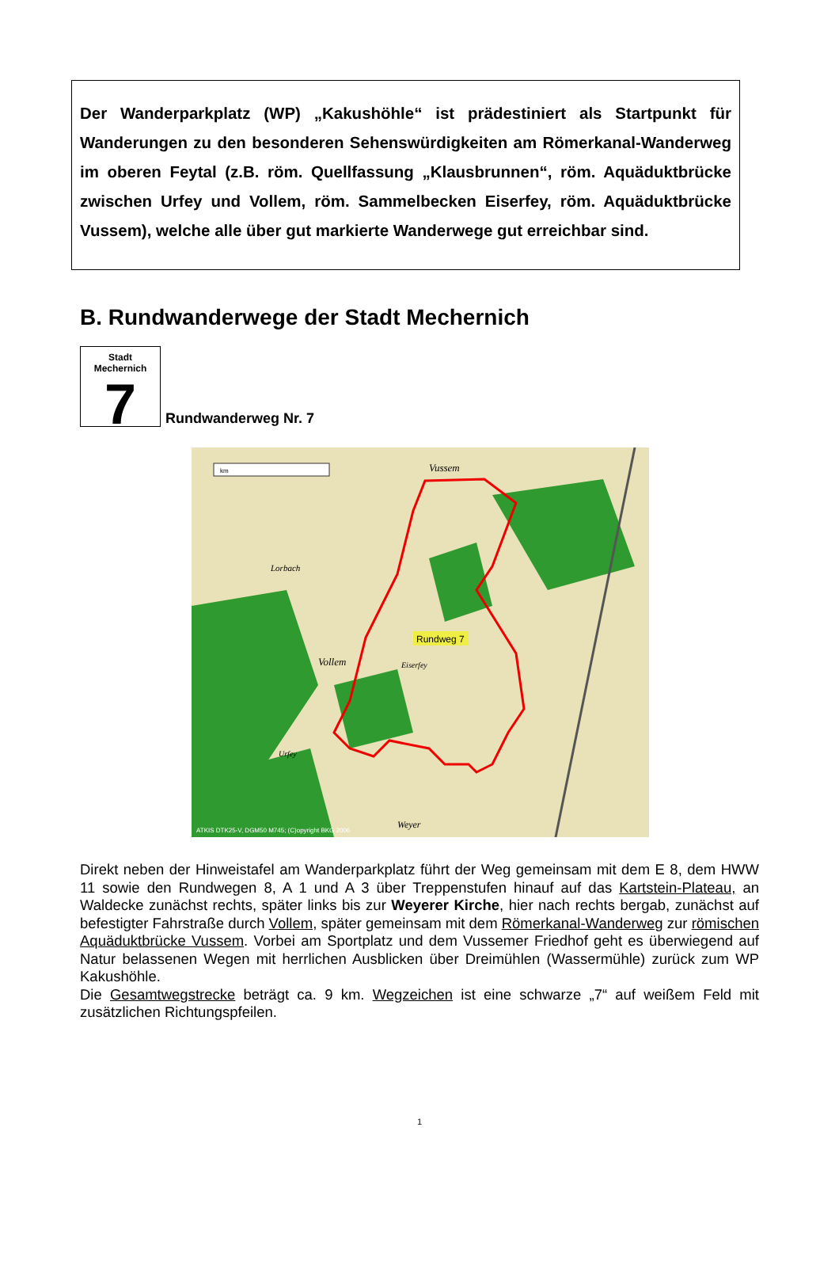Der Wanderparkplatz (WP) „Kakushöhle“ ist prädestiniert als Startpunkt für Wanderungen zu den besonderen Sehenswürdigkeiten am Römerkanal-Wanderweg im oberen Feytal (z.B. röm. Quellfassung „Klausbrunnen“, röm. Aquäduktbrücke zwischen Urfey und Vollem, röm. Sammelbecken Eiserfey, röm. Aquäduktbrücke Vussem), welche alle über gut markierte Wanderwege gut erreichbar sind.
B. Rundwanderwege der Stadt Mechernich
Stadt Mechernich
7
Rundwanderweg Nr. 7
Rundweg 7
km
ATKIS DTK25-V, DGM50 M745; (C)opyright BKG 2006
Vussem
Lorbach
Vollem
Eiserfey
Urfey
Weyer
Direkt neben der Hinweistafel am Wanderparkplatz führt der Weg gemeinsam mit dem E 8, dem HWW 11 sowie den Rundwegen 8, A 1 und A 3 über Treppenstufen hinauf auf das Kartstein-Plateau, an Waldecke zunächst rechts, später links bis zur Weyerer Kirche, hier nach rechts bergab, zunächst auf befestigter Fahrstraße durch Vollem, später gemeinsam mit dem Römerkanal-Wanderweg zur römischen Aquäduktbrücke Vussem. Vorbei am Sportplatz und dem Vussemer Friedhof geht es überwiegend auf Natur belassenen Wegen mit herrlichen Ausblicken über Dreimühlen (Wassermühle) zurück zum WP Kakushöhle.
Die Gesamtwegstrecke beträgt ca. 9 km. Wegzeichen ist eine schwarze „7“ auf weißem Feld mit zusätzlichen Richtungspfeilen.
1